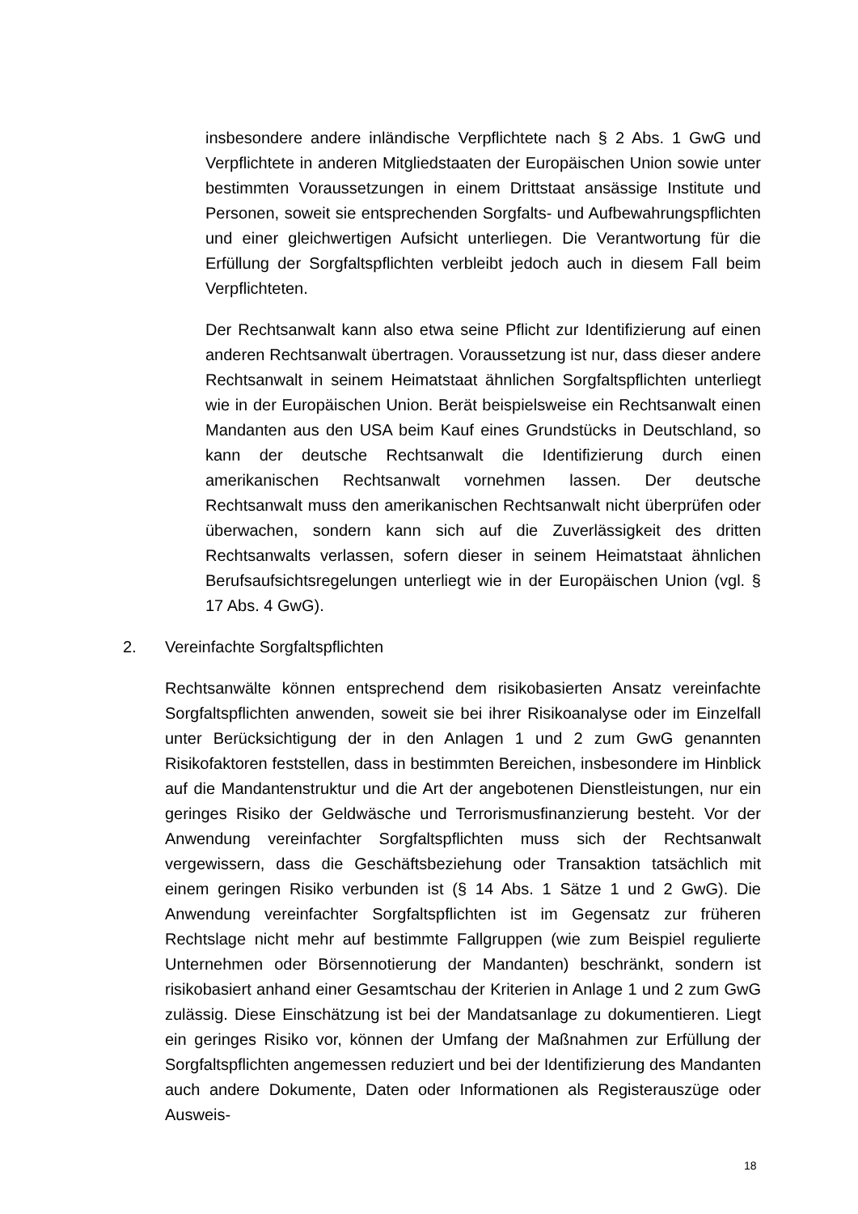insbesondere andere inländische Verpflichtete nach § 2 Abs. 1 GwG und Verpflichtete in anderen Mitgliedstaaten der Europäischen Union sowie unter bestimmten Voraussetzungen in einem Drittstaat ansässige Institute und Personen, soweit sie entsprechenden Sorgfalts- und Aufbewahrungspflichten und einer gleichwertigen Aufsicht unterliegen. Die Verantwortung für die Erfüllung der Sorgfaltspflichten verbleibt jedoch auch in diesem Fall beim Verpflichteten.
Der Rechtsanwalt kann also etwa seine Pflicht zur Identifizierung auf einen anderen Rechtsanwalt übertragen. Voraussetzung ist nur, dass dieser andere Rechtsanwalt in seinem Heimatstaat ähnlichen Sorgfaltspflichten unterliegt wie in der Europäischen Union. Berät beispielsweise ein Rechtsanwalt einen Mandanten aus den USA beim Kauf eines Grundstücks in Deutschland, so kann der deutsche Rechtsanwalt die Identifizierung durch einen amerikanischen Rechtsanwalt vornehmen lassen. Der deutsche Rechtsanwalt muss den amerikanischen Rechtsanwalt nicht überprüfen oder überwachen, sondern kann sich auf die Zuverlässigkeit des dritten Rechtsanwalts verlassen, sofern dieser in seinem Heimatstaat ähnlichen Berufsaufsichtsregelungen unterliegt wie in der Europäischen Union (vgl. § 17 Abs. 4 GwG).
2. Vereinfachte Sorgfaltspflichten
Rechtsanwälte können entsprechend dem risikobasierten Ansatz vereinfachte Sorgfaltspflichten anwenden, soweit sie bei ihrer Risikoanalyse oder im Einzelfall unter Berücksichtigung der in den Anlagen 1 und 2 zum GwG genannten Risikofaktoren feststellen, dass in bestimmten Bereichen, insbesondere im Hinblick auf die Mandantenstruktur und die Art der angebotenen Dienstleistungen, nur ein geringes Risiko der Geldwäsche und Terrorismusfinanzierung besteht. Vor der Anwendung vereinfachter Sorgfaltspflichten muss sich der Rechtsanwalt vergewissern, dass die Geschäftsbeziehung oder Transaktion tatsächlich mit einem geringen Risiko verbunden ist (§ 14 Abs. 1 Sätze 1 und 2 GwG). Die Anwendung vereinfachter Sorgfaltspflichten ist im Gegensatz zur früheren Rechtslage nicht mehr auf bestimmte Fallgruppen (wie zum Beispiel regulierte Unternehmen oder Börsennotierung der Mandanten) beschränkt, sondern ist risikobasiert anhand einer Gesamtschau der Kriterien in Anlage 1 und 2 zum GwG zulässig. Diese Einschätzung ist bei der Mandatsanlage zu dokumentieren. Liegt ein geringes Risiko vor, können der Umfang der Maßnahmen zur Erfüllung der Sorgfaltspflichten angemessen reduziert und bei der Identifizierung des Mandanten auch andere Dokumente, Daten oder Informationen als Registerauszüge oder Ausweis-
18